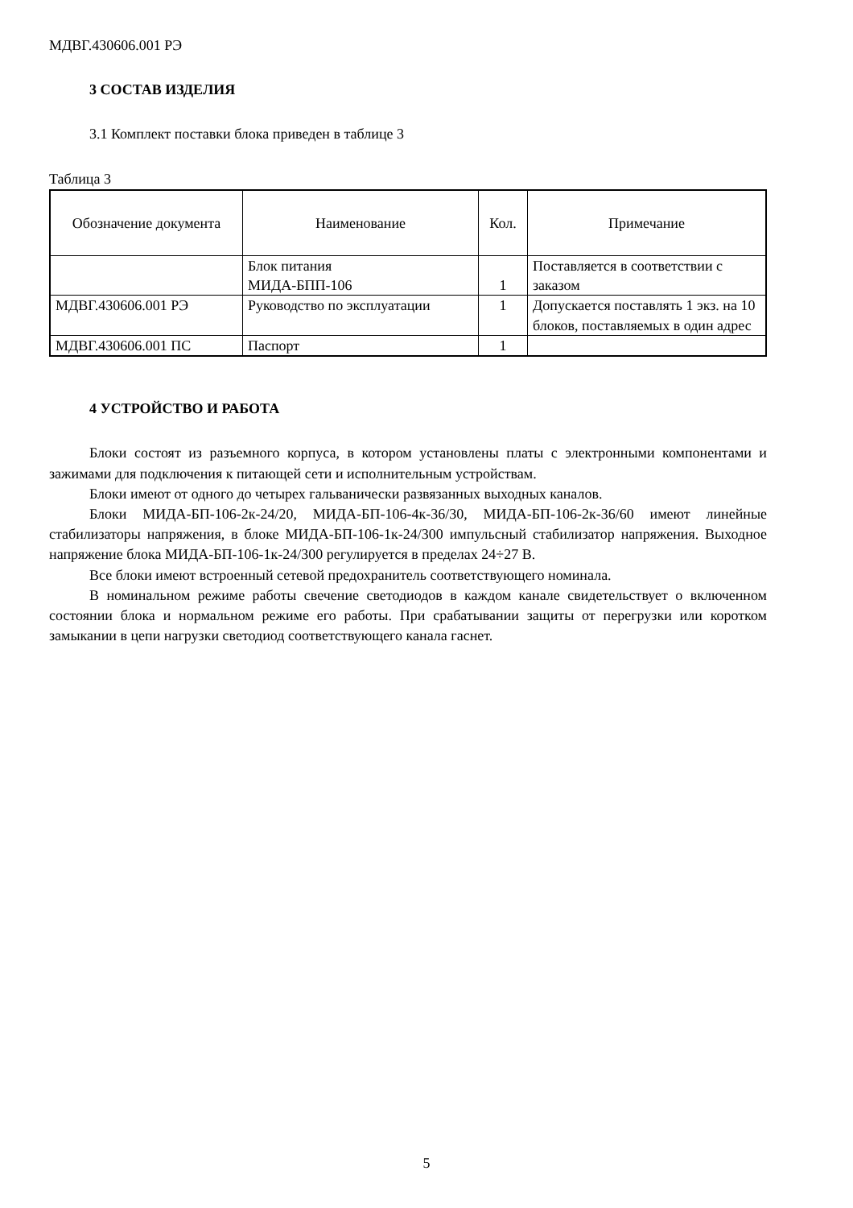МДВГ.430606.001 РЭ
3 СОСТАВ ИЗДЕЛИЯ
3.1 Комплект поставки блока приведен в таблице 3
Таблица 3
| Обозначение документа | Наименование | Кол. | Примечание |
| --- | --- | --- | --- |
| | Блок питания МИДА-БПП-106 | 1 | Поставляется в соответствии с заказом |
| МДВГ.430606.001 РЭ | Руководство по эксплуатации | 1 | Допускается поставлять 1 экз. на 10 блоков, поставляемых в один адрес |
| МДВГ.430606.001 ПС | Паспорт | 1 | |
4 УСТРОЙСТВО И РАБОТА
Блоки состоят из разъемного корпуса, в котором установлены платы с электронными компонентами и зажимами для подключения к питающей сети и исполнительным устройствам.
Блоки имеют от одного до четырех гальванически развязанных выходных каналов.
Блоки МИДА-БП-106-2к-24/20, МИДА-БП-106-4к-36/30, МИДА-БП-106-2к-36/60 имеют линейные стабилизаторы напряжения, в блоке МИДА-БП-106-1к-24/300 импульсный стабилизатор напряжения. Выходное напряжение блока МИДА-БП-106-1к-24/300 регулируется в пределах 24÷27 В.
Все блоки имеют встроенный сетевой предохранитель соответствующего номинала.
В номинальном режиме работы свечение светодиодов в каждом канале свидетельствует о включенном состоянии блока и нормальном режиме его работы. При срабатывании защиты от перегрузки или коротком замыкании в цепи нагрузки светодиод соответствующего канала гаснет.
5